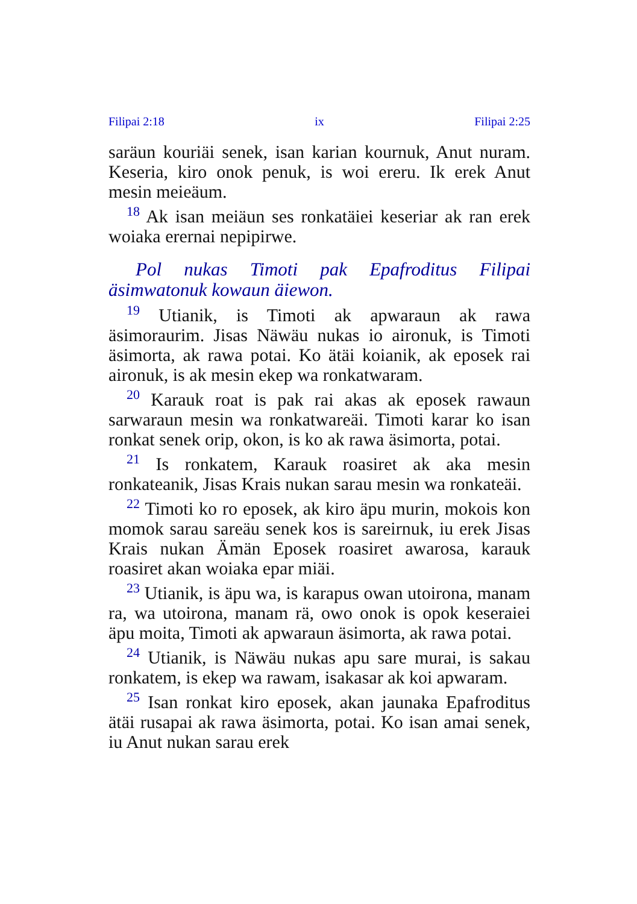Filipai 2:18 ix Filipai 2:25
saräun kouriäi senek, isan karian kournuk, Anut nuram. Keseria, kiro onok penuk, is woi ereru. Ik erek Anut mesin meieäum.
<sup>18</sup> Ak isan meiäun ses ronkatäiei keseriar ak ran erek woiaka erernai nepipirwe.
Pol nukas Timoti pak Epafroditus Filipai äsimwatonuk kowaun äiewon.
<sup>19</sup> Utianik, is Timoti ak apwaraun ak rawa äsimoraurim. Jisas Näwäu nukas io aironuk, is Timoti äsimorta, ak rawa potai. Ko ätäi koianik, ak eposek rai aironuk, is ak mesin ekep wa ronkatwaram.
<sup>20</sup> Karauk roat is pak rai akas ak eposek rawaun sarwaraun mesin wa ronkatwareäi. Timoti karar ko isan ronkat senek orip, okon, is ko ak rawa äsimorta, potai.
<sup>21</sup> Is ronkatem, Karauk roasiret ak aka mesin ronkateanik, Jisas Krais nukan sarau mesin wa ronkateäi.
<sup>22</sup> Timoti ko ro eposek, ak kiro äpu murin, mokois kon momok sarau sareäu senek kos is sareirnuk, iu erek Jisas Krais nukan Ämän Eposek roasiret awarosa, karauk roasiret akan woiaka epar miäi.
<sup>23</sup> Utianik, is äpu wa, is karapus owan utoirona, manam ra, wa utoirona, manam rä, owo onok is opok keseraiei äpu moita, Timoti ak apwaraun äsimorta, ak rawa potai.
<sup>24</sup> Utianik, is Näwäu nukas apu sare murai, is sakau ronkatem, is ekep wa rawam, isakasar ak koi apwaram.
<sup>25</sup> Isan ronkat kiro eposek, akan jaunaka Epafroditus ätäi rusapai ak rawa äsimorta, potai. Ko isan amai senek, iu Anut nukan sarau erek